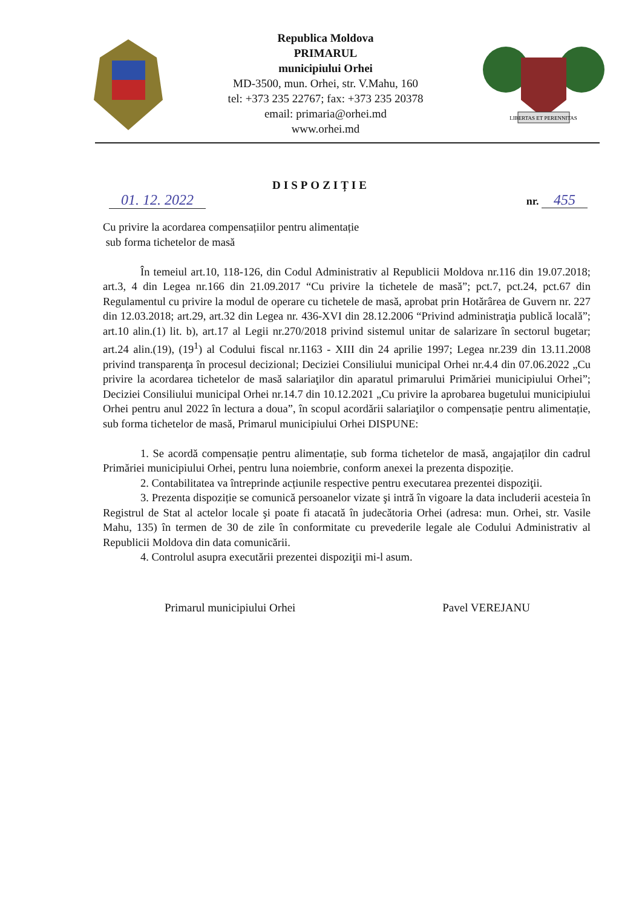Republica Moldova
PRIMARUL
municipiului Orhei
MD-3500, mun. Orhei, str. V.Mahu, 160
tel: +373 235 22767; fax: +373 235 20378
email: primaria@orhei.md
www.orhei.md
LIBERTAS ET PERENNITAS
DISPOZIȚIE
01. 12. 2022 nr. 455
Cu privire la acordarea compensațiilor pentru alimentație
sub forma tichetelor de masă
În temeiul art.10, 118-126, din Codul Administrativ al Republicii Moldova nr.116 din 19.07.2018; art.3, 4 din Legea nr.166 din 21.09.2017 “Cu privire la tichetele de masă”; pct.7, pct.24, pct.67 din Regulamentul cu privire la modul de operare cu tichetele de masă, aprobat prin Hotărârea de Guvern nr. 227 din 12.03.2018; art.29, art.32 din Legea nr. 436-XVI din 28.12.2006 “Privind administraţia publică locală”; art.10 alin.(1) lit. b), art.17 al Legii nr.270/2018 privind sistemul unitar de salarizare în sectorul bugetar; art.24 alin.(19), (19<sup>1</sup>) al Codului fiscal nr.1163 - XIII din 24 aprilie 1997; Legea nr.239 din 13.11.2008 privind transparenţa în procesul decizional; Deciziei Consiliului municipal Orhei nr.4.4 din 07.06.2022 „Cu privire la acordarea tichetelor de masă salariaţilor din aparatul primarului Primăriei municipiului Orhei”; Deciziei Consiliului municipal Orhei nr.14.7 din 10.12.2021 „Cu privire la aprobarea bugetului municipiului Orhei pentru anul 2022 în lectura a doua”, în scopul acordării salariaţilor o compensație pentru alimentație, sub forma tichetelor de masă, Primarul municipiului Orhei DISPUNE:
1. Se acordă compensație pentru alimentație, sub forma tichetelor de masă, angajaților din cadrul Primăriei municipiului Orhei, pentru luna noiembrie, conform anexei la prezenta dispoziție.
2. Contabilitatea va întreprinde acțiunile respective pentru executarea prezentei dispoziţii.
3. Prezenta dispoziție se comunică persoanelor vizate şi intră în vigoare la data includerii acesteia în Registrul de Stat al actelor locale şi poate fi atacată în judecătoria Orhei (adresa: mun. Orhei, str. Vasile Mahu, 135) în termen de 30 de zile în conformitate cu prevederile legale ale Codului Administrativ al Republicii Moldova din data comunicării.
4. Controlul asupra executării prezentei dispoziţii mi-l asum.
Primarul municipiului Orhei Pavel VEREJANU